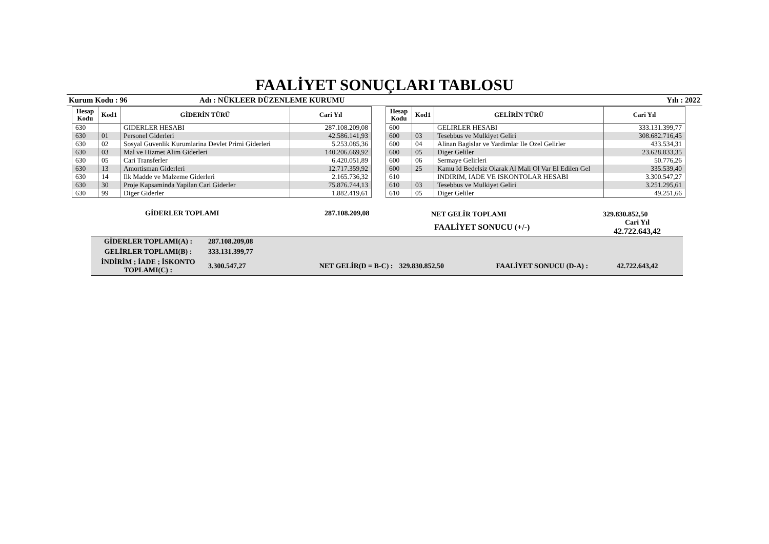FAALİYET SONUÇLARI TABLOSU
Kurum Kodu : 96 Adı : NÜKLEER DÜZENLEME KURUMU Yılı : 2022
| Hesap Kodu | Kod1 | GİDERİN TÜRÜ | Cari Yıl |
| --- | --- | --- | --- |
| 630 | | GIDERLER HESABI | 287.108.209,08 |
| 630 | 01 | Personel Giderleri | 42.586.141,93 |
| 630 | 02 | Sosyal Guvenlik Kurumlarina Devlet Primi Giderleri | 5.253.085,36 |
| 630 | 03 | Mal ve Hizmet Alim Giderleri | 140.206.669,92 |
| 630 | 05 | Cari Transferler | 6.420.051,89 |
| 630 | 13 | Amortisman Giderleri | 12.717.359,92 |
| 630 | 14 | Ilk Madde ve Malzeme Giderleri | 2.165.736,32 |
| 630 | 30 | Proje Kapsaminda Yapilan Cari Giderler | 75.876.744,13 |
| 630 | 99 | Diger Giderler | 1.882.419,61 |
GİDERLER TOPLAMI 287.108.209,08
| Hesap Kodu | Kod1 | GELİRİN TÜRÜ | Cari Yıl |
| --- | --- | --- | --- |
| 600 | | GELIRLER HESABI | 333.131.399,77 |
| 600 | 03 | Tesebbus ve Mulkiyet Geliri | 308.682.716,45 |
| 600 | 04 | Alinan Bagislar ve Yardimlar Ile Ozel Gelirler | 433.534,31 |
| 600 | 05 | Diger Geliler | 23.628.833,35 |
| 600 | 06 | Sermaye Gelirleri | 50.776,26 |
| 600 | 25 | Kamu Id Bedelsiz Olarak Al Mali Ol Var El Edilen Gel | 335.539,40 |
| 610 | | INDIRIM, IADE VE ISKONTOLAR HESABI | 3.300.547,27 |
| 610 | 03 | Tesebbus ve Mulkiyet Geliri | 3.251.295,61 |
| 610 | 05 | Diger Geliler | 49.251,66 |
NET GELİR TOPLAMI 329.830.852,50
FAALİYET SONUCU (+/-) Cari Yıl
42.722.643,42
| GİDERLER TOPLAMI(A) : | 287.108.209,08 | | | | |
| GELİRLER TOPLAMI(B) : | 333.131.399,77 | | | | |
| İNDİRİM ; İADE ; İSKONTO TOPLAMI(C) : | 3.300.547,27 | NET GELİR(D = B-C) : | 329.830.852,50 | FAALİYET SONUCU (D-A) : | 42.722.643,42 |